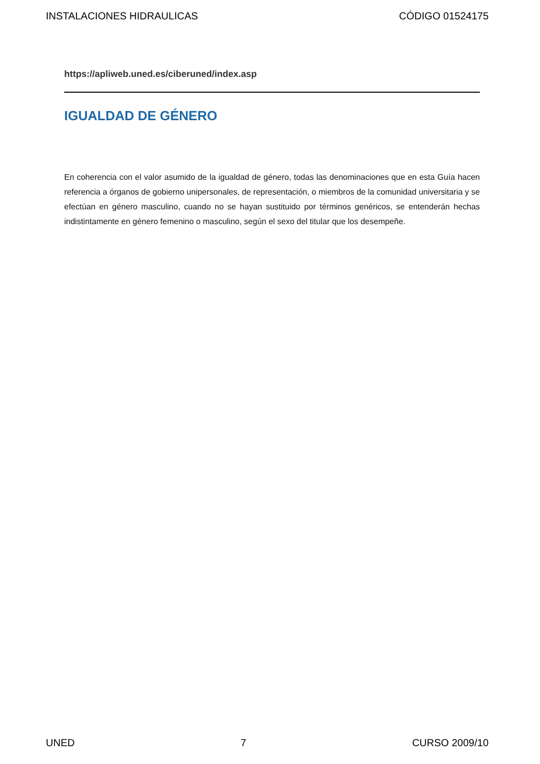INSTALACIONES HIDRAULICAS CÓDIGO 01524175
https://apliweb.uned.es/ciberuned/index.asp
IGUALDAD DE GÉNERO
En coherencia con el valor asumido de la igualdad de género, todas las denominaciones que en esta Guía hacen referencia a órganos de gobierno unipersonales, de representación, o miembros de la comunidad universitaria y se efectúan en género masculino, cuando no se hayan sustituido por términos genéricos, se entenderán hechas indistintamente en género femenino o masculino, según el sexo del titular que los desempeñe.
UNED 7 CURSO 2009/10